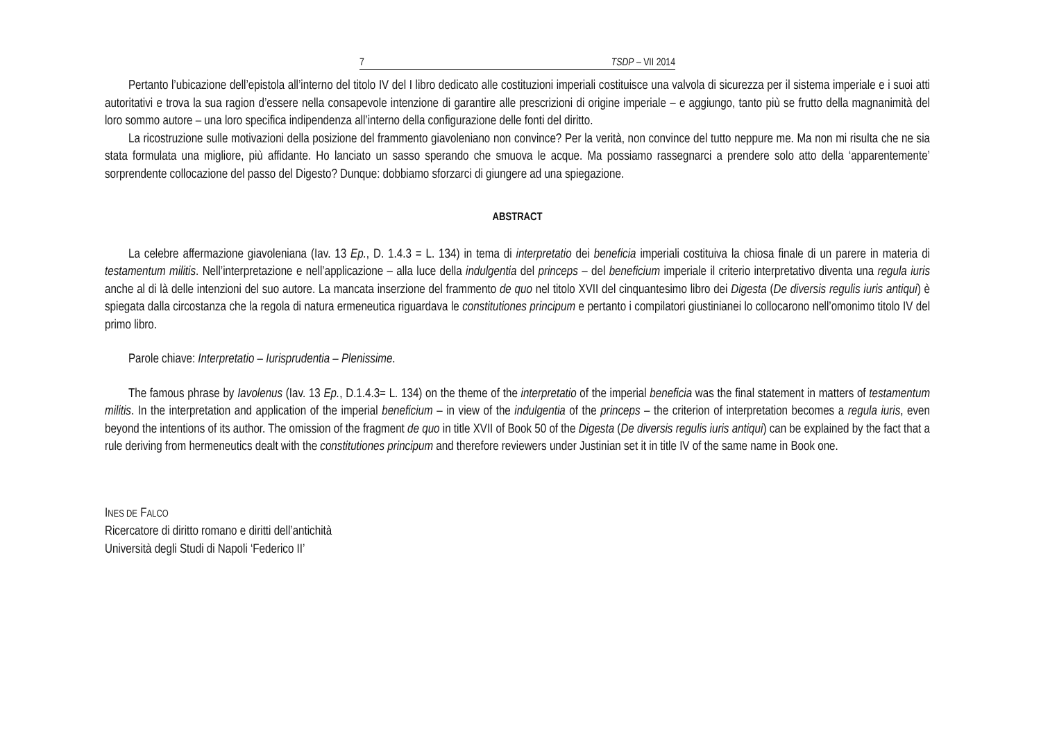7 TSDP – VII 2014
Pertanto l’ubicazione dell’epistola all’interno del titolo IV del I libro dedicato alle costituzioni imperiali costituisce una valvola di sicurezza per il sistema imperiale e i suoi atti autoritativi e trova la sua ragion d’essere nella consapevole intenzione di garantire alle prescrizioni di origine imperiale – e aggiungo, tanto più se frutto della magnanimità del loro sommo autore – una loro specifica indipendenza all’interno della configurazione delle fonti del diritto.
La ricostruzione sulle motivazioni della posizione del frammento giavoleniano non convince? Per la verità, non convince del tutto neppure me. Ma non mi risulta che ne sia stata formulata una migliore, più affidante. Ho lanciato un sasso sperando che smuova le acque. Ma possiamo rassegnarci a prendere solo atto della ‘apparentemente’ sorprendente collocazione del passo del Digesto? Dunque: dobbiamo sforzarci di giungere ad una spiegazione.
ABSTRACT
La celebre affermazione giavoleniana (Iav. 13 Ep., D. 1.4.3 = L. 134) in tema di interpretatio dei beneficia imperiali costituiva la chiosa finale di un parere in materia di testamentum militis. Nell’interpretazione e nell’applicazione – alla luce della indulgentia del princeps – del beneficium imperiale il criterio interpretativo diventa una regula iuris anche al di là delle intenzioni del suo autore. La mancata inserzione del frammento de quo nel titolo XVII del cinquantesimo libro dei Digesta (De diversis regulis iuris antiqui) è spiegata dalla circostanza che la regola di natura ermeneutica riguardava le constitutiones principum e pertanto i compilatori giustinianei lo collocarono nell’omonimo titolo IV del primo libro.
Parole chiave: Interpretatio – Iurisprudentia – Plenissime.
The famous phrase by Iavolenus (Iav. 13 Ep., D.1.4.3= L. 134) on the theme of the interpretatio of the imperial beneficia was the final statement in matters of testamentum militis. In the interpretation and application of the imperial beneficium – in view of the indulgentia of the princeps – the criterion of interpretation becomes a regula iuris, even beyond the intentions of its author. The omission of the fragment de quo in title XVII of Book 50 of the Digesta (De diversis regulis iuris antiqui) can be explained by the fact that a rule deriving from hermeneutics dealt with the constitutiones principum and therefore reviewers under Justinian set it in title IV of the same name in Book one.
INES DE FALCO
Ricercatore di diritto romano e diritti dell’antichità
Università degli Studi di Napoli ‘Federico II’